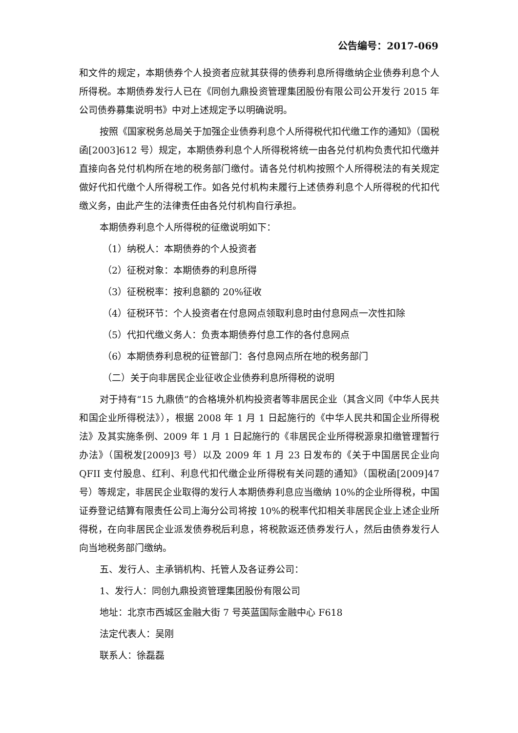公告编号：2017-069
和文件的规定，本期债券个人投资者应就其获得的债券利息所得缴纳企业债券利息个人所得税。本期债券发行人已在《同创九鼎投资管理集团股份有限公司公开发行 2015 年公司债券募集说明书》中对上述规定予以明确说明。
按照《国家税务总局关于加强企业债券利息个人所得税代扣代缴工作的通知》（国税函[2003]612 号）规定，本期债券利息个人所得税将统一由各兑付机构负责代扣代缴并直接向各兑付机构所在地的税务部门缴付。请各兑付机构按照个人所得税法的有关规定做好代扣代缴个人所得税工作。如各兑付机构未履行上述债券利息个人所得税的代扣代缴义务，由此产生的法律责任由各兑付机构自行承担。
本期债券利息个人所得税的征缴说明如下：
（1）纳税人：本期债券的个人投资者
（2）征税对象：本期债券的利息所得
（3）征税税率：按利息额的 20%征收
（4）征税环节：个人投资者在付息网点领取利息时由付息网点一次性扣除
（5）代扣代缴义务人：负责本期债券付息工作的各付息网点
（6）本期债券利息税的征管部门：各付息网点所在地的税务部门
（二）关于向非居民企业征收企业债券利息所得税的说明
对于持有“15 九鼎债”的合格境外机构投资者等非居民企业（其含义同《中华人民共和国企业所得税法》），根据 2008 年 1 月 1 日起施行的《中华人民共和国企业所得税法》及其实施条例、2009 年 1 月 1 日起施行的《非居民企业所得税源泉扣缴管理暂行办法》（国税发[2009]3 号）以及 2009 年 1 月 23 日发布的《关于中国居民企业向 QFII 支付股息、红利、利息代扣代缴企业所得税有关问题的通知》（国税函[2009]47 号）等规定，非居民企业取得的发行人本期债券利息应当缴纳 10%的企业所得税，中国证券登记结算有限责任公司上海分公司将按 10%的税率代扣相关非居民企业上述企业所得税，在向非居民企业派发债券税后利息，将税款返还债券发行人，然后由债券发行人向当地税务部门缴纳。
五、发行人、主承销机构、托管人及各证券公司：
1、发行人：同创九鼎投资管理集团股份有限公司
地址：北京市西城区金融大街 7 号英蓝国际金融中心 F618
法定代表人：吴刚
联系人：徐磊磊